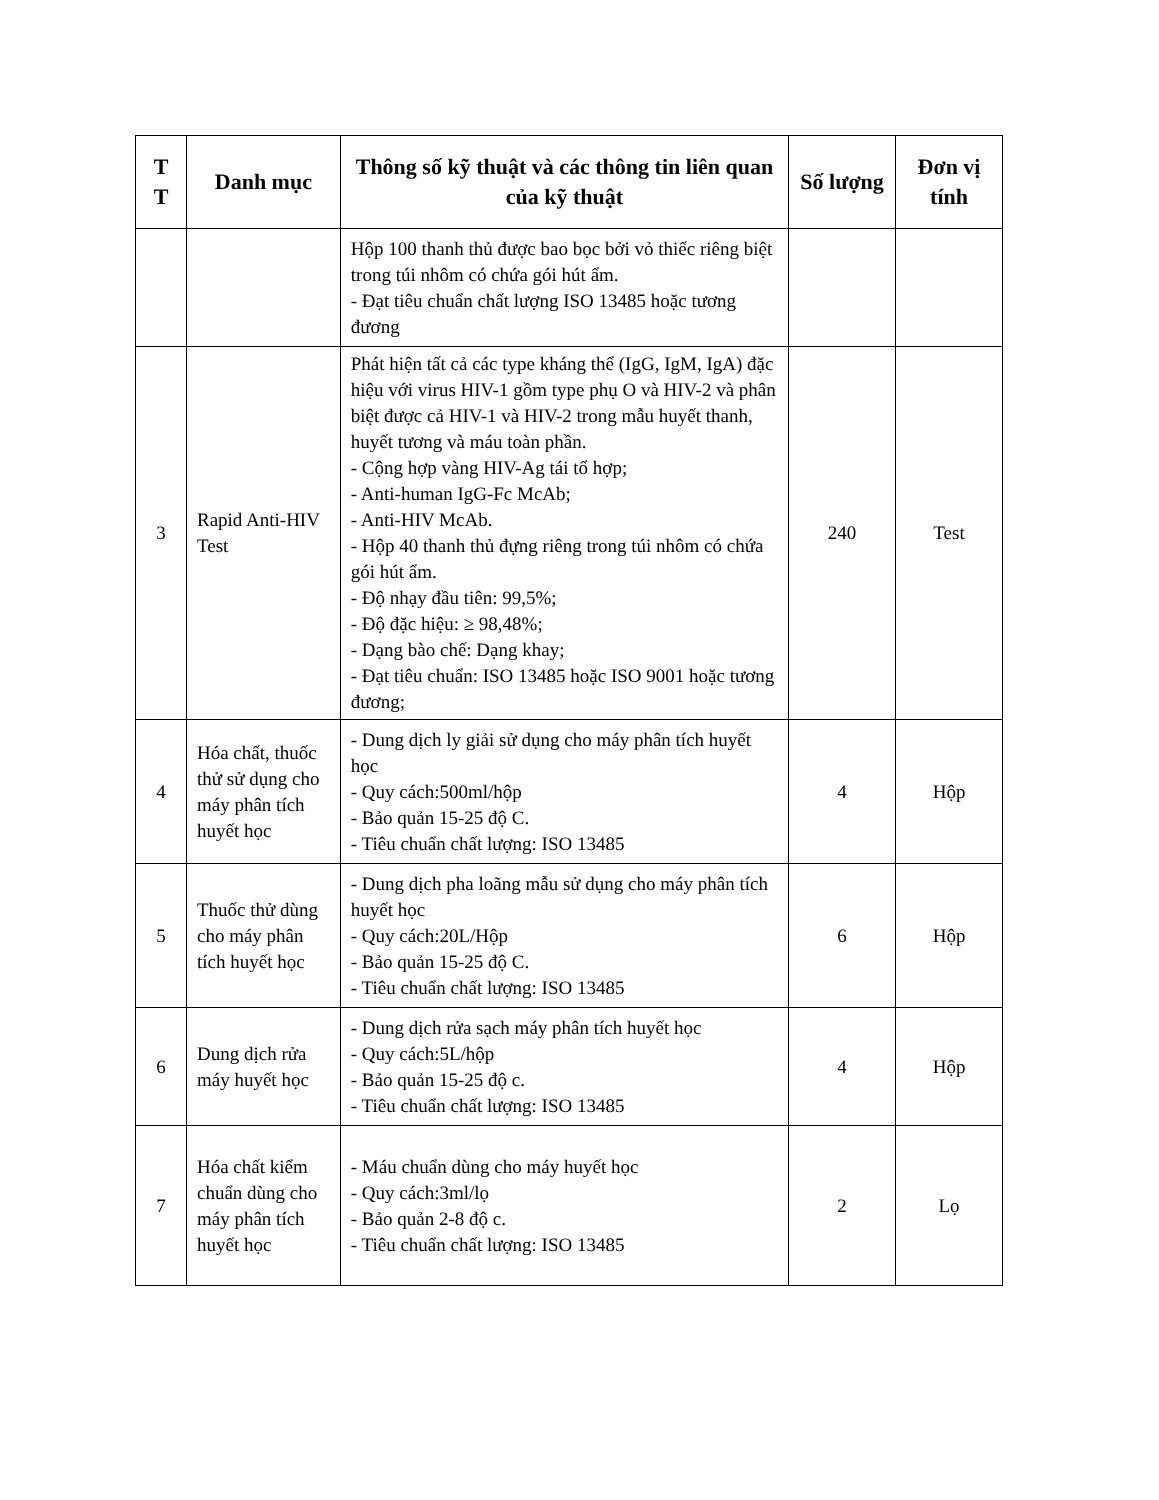| T T | Danh mục | Thông số kỹ thuật và các thông tin liên quan của kỹ thuật | Số lượng | Đơn vị tính |
| --- | --- | --- | --- | --- |
| | | Hộp 100 thanh thủ được bao bọc bởi vỏ thiếc riêng biệt trong túi nhôm có chứa gói hút ẩm. - Đạt tiêu chuẩn chất lượng ISO 13485 hoặc tương đương | | |
| 3 | Rapid Anti-HIV Test | Phát hiện tất cả các type kháng thể (IgG, IgM, IgA) đặc hiệu với virus HIV-1 gồm type phụ O và HIV-2 và phân biệt được cả HIV-1 và HIV-2 trong mẫu huyết thanh, huyết tương và máu toàn phần. - Cộng hợp vàng HIV-Ag tái tổ hợp; - Anti-human IgG-Fc McAb; - Anti-HIV McAb. - Hộp 40 thanh thủ đựng riêng trong túi nhôm có chứa gói hút ẩm. - Độ nhạy đầu tiên: 99,5%; - Độ đặc hiệu: ≥ 98,48%; - Dạng bào chế: Dạng khay; - Đạt tiêu chuẩn: ISO 13485 hoặc ISO 9001 hoặc tương đương; | 240 | Test |
| 4 | Hóa chất, thuốc thử sử dụng cho máy phân tích huyết học | - Dung dịch ly giải sử dụng cho máy phân tích huyết học - Quy cách:500ml/hộp - Bảo quản 15-25 độ C. - Tiêu chuẩn chất lượng: ISO 13485 | 4 | Hộp |
| 5 | Thuốc thử dùng cho máy phân tích huyết học | - Dung dịch pha loãng mẫu sử dụng cho máy phân tích huyết học - Quy cách:20L/Hộp - Bảo quản 15-25 độ C. - Tiêu chuẩn chất lượng: ISO 13485 | 6 | Hộp |
| 6 | Dung dịch rửa máy huyết học | - Dung dịch rửa sạch máy phân tích huyết học - Quy cách:5L/hộp - Bảo quản 15-25 độ c. - Tiêu chuẩn chất lượng: ISO 13485 | 4 | Hộp |
| 7 | Hóa chất kiểm chuẩn dùng cho máy phân tích huyết học | - Máu chuẩn dùng cho máy huyết học - Quy cách:3ml/lọ - Bảo quản 2-8 độ c. - Tiêu chuẩn chất lượng: ISO 13485 | 2 | Lọ |